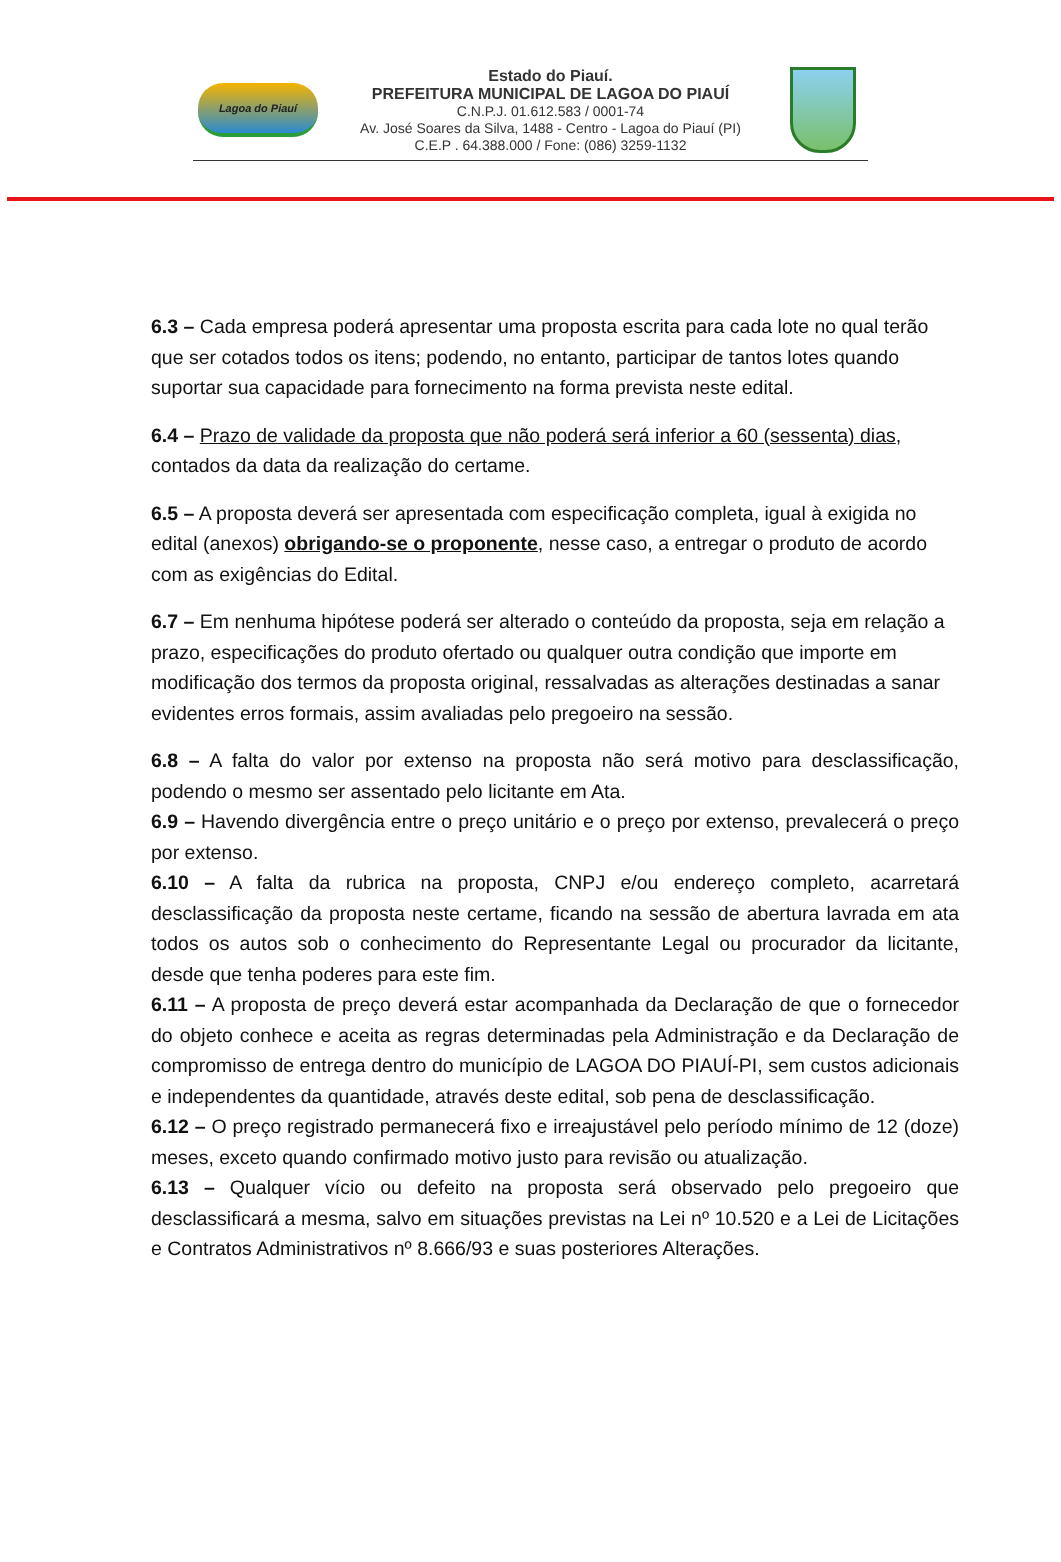Lagoa do Piauí
Estado do Piauí.
PREFEITURA MUNICIPAL DE LAGOA DO PIAUÍ
C.N.P.J. 01.612.583 / 0001-74
Av. José Soares da Silva, 1488 - Centro - Lagoa do Piauí (PI)
C.E.P . 64.388.000 / Fone: (086) 3259-1132
6.3 – Cada empresa poderá apresentar uma proposta escrita para cada lote no qual terão que ser cotados todos os itens; podendo, no entanto, participar de tantos lotes quando suportar sua capacidade para fornecimento na forma prevista neste edital.
6.4 – Prazo de validade da proposta que não poderá será inferior a 60 (sessenta) dias, contados da data da realização do certame.
6.5 – A proposta deverá ser apresentada com especificação completa, igual à exigida no edital (anexos) obrigando-se o proponente, nesse caso, a entregar o produto de acordo com as exigências do Edital.
6.7 – Em nenhuma hipótese poderá ser alterado o conteúdo da proposta, seja em relação a prazo, especificações do produto ofertado ou qualquer outra condição que importe em modificação dos termos da proposta original, ressalvadas as alterações destinadas a sanar evidentes erros formais, assim avaliadas pelo pregoeiro na sessão.
6.8 – A falta do valor por extenso na proposta não será motivo para desclassificação, podendo o mesmo ser assentado pelo licitante em Ata.
6.9 – Havendo divergência entre o preço unitário e o preço por extenso, prevalecerá o preço por extenso.
6.10 – A falta da rubrica na proposta, CNPJ e/ou endereço completo, acarretará desclassificação da proposta neste certame, ficando na sessão de abertura lavrada em ata todos os autos sob o conhecimento do Representante Legal ou procurador da licitante, desde que tenha poderes para este fim.
6.11 – A proposta de preço deverá estar acompanhada da Declaração de que o fornecedor do objeto conhece e aceita as regras determinadas pela Administração e da Declaração de compromisso de entrega dentro do município de LAGOA DO PIAUÍ-PI, sem custos adicionais e independentes da quantidade, através deste edital, sob pena de desclassificação.
6.12 – O preço registrado permanecerá fixo e irreajustável pelo período mínimo de 12 (doze) meses, exceto quando confirmado motivo justo para revisão ou atualização.
6.13 – Qualquer vício ou defeito na proposta será observado pelo pregoeiro que desclassificará a mesma, salvo em situações previstas na Lei nº 10.520 e a Lei de Licitações e Contratos Administrativos nº 8.666/93 e suas posteriores Alterações.